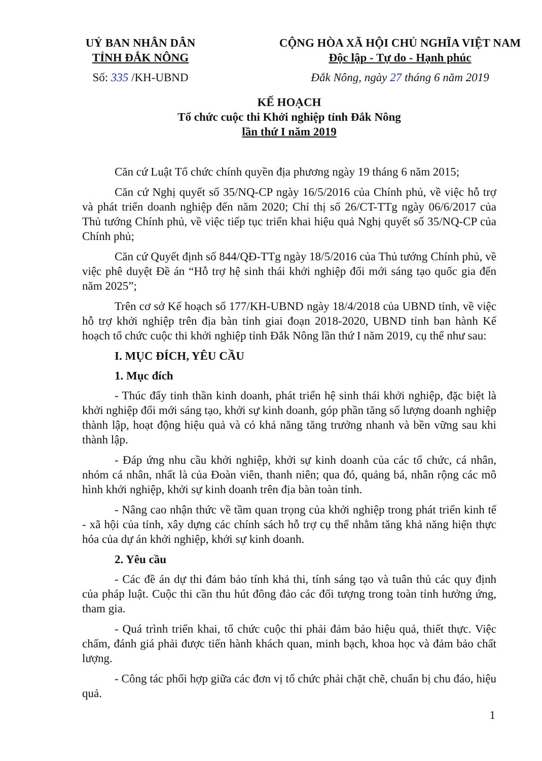UỶ BAN NHÂN DÂN
TỈNH ĐẮK NÔNG
Số: 335 /KH-UBND
CỘNG HÒA XÃ HỘI CHỦ NGHĨA VIỆT NAM
Độc lập - Tự do - Hạnh phúc
Đắk Nông, ngày 27 tháng 6 năm 2019
KẾ HOẠCH
Tổ chức cuộc thi Khởi nghiệp tỉnh Đắk Nông
lần thứ I năm 2019
Căn cứ Luật Tổ chức chính quyền địa phương ngày 19 tháng 6 năm 2015;
Căn cứ Nghị quyết số 35/NQ-CP ngày 16/5/2016 của Chính phủ, về việc hỗ trợ và phát triển doanh nghiệp đến năm 2020; Chỉ thị số 26/CT-TTg ngày 06/6/2017 của Thủ tướng Chính phủ, về việc tiếp tục triển khai hiệu quả Nghị quyết số 35/NQ-CP của Chính phủ;
Căn cứ Quyết định số 844/QĐ-TTg ngày 18/5/2016 của Thủ tướng Chính phủ, về việc phê duyệt Đề án “Hỗ trợ hệ sinh thái khởi nghiệp đổi mới sáng tạo quốc gia đến năm 2025”;
Trên cơ sở Kế hoạch số 177/KH-UBND ngày 18/4/2018 của UBND tỉnh, về việc hỗ trợ khởi nghiệp trên địa bàn tỉnh giai đoạn 2018-2020, UBND tỉnh ban hành Kế hoạch tổ chức cuộc thi khởi nghiệp tỉnh Đắk Nông lần thứ I năm 2019, cụ thể như sau:
I. MỤC ĐÍCH, YÊU CẦU
1. Mục đích
- Thúc đẩy tinh thần kinh doanh, phát triển hệ sinh thái khởi nghiệp, đặc biệt là khởi nghiệp đổi mới sáng tạo, khởi sự kinh doanh, góp phần tăng số lượng doanh nghiệp thành lập, hoạt động hiệu quả và có khả năng tăng trưởng nhanh và bền vững sau khi thành lập.
- Đáp ứng nhu cầu khởi nghiệp, khởi sự kinh doanh của các tổ chức, cá nhân, nhóm cá nhân, nhất là của Đoàn viên, thanh niên; qua đó, quảng bá, nhân rộng các mô hình khởi nghiệp, khởi sự kinh doanh trên địa bàn toàn tỉnh.
- Nâng cao nhận thức về tầm quan trọng của khởi nghiệp trong phát triển kinh tế - xã hội của tỉnh, xây dựng các chính sách hỗ trợ cụ thể nhằm tăng khả năng hiện thực hóa của dự án khởi nghiệp, khởi sự kinh doanh.
2. Yêu cầu
- Các đề án dự thi đảm bảo tính khả thi, tính sáng tạo và tuân thủ các quy định của pháp luật. Cuộc thi cần thu hút đông đảo các đối tượng trong toàn tỉnh hưởng ứng, tham gia.
- Quá trình triển khai, tổ chức cuộc thi phải đảm bảo hiệu quả, thiết thực. Việc chấm, đánh giá phải được tiến hành khách quan, minh bạch, khoa học và đảm bảo chất lượng.
- Công tác phối hợp giữa các đơn vị tổ chức phải chặt chẽ, chuẩn bị chu đáo, hiệu quả.
1